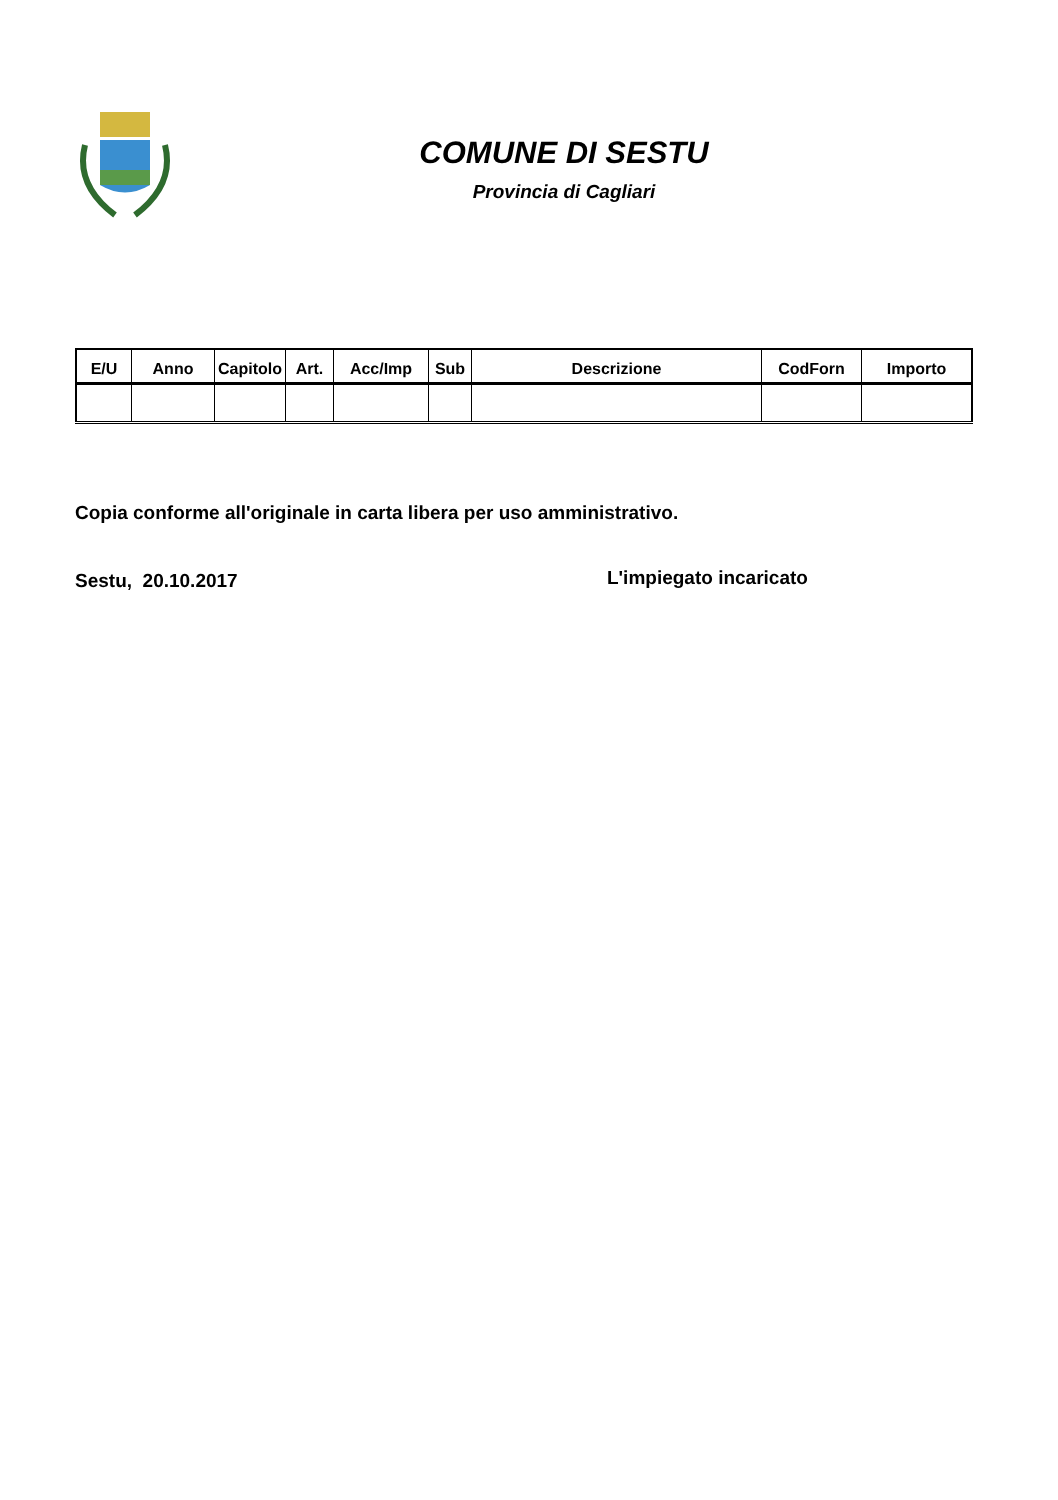COMUNE DI SESTU
Provincia di Cagliari
| E/U | Anno | Capitolo | Art. | Acc/Imp | Sub | Descrizione | CodForn | Importo |
| --- | --- | --- | --- | --- | --- | --- | --- | --- |
Copia conforme all'originale in carta libera per uso amministrativo.
Sestu, 20.10.2017 L'impiegato incaricato